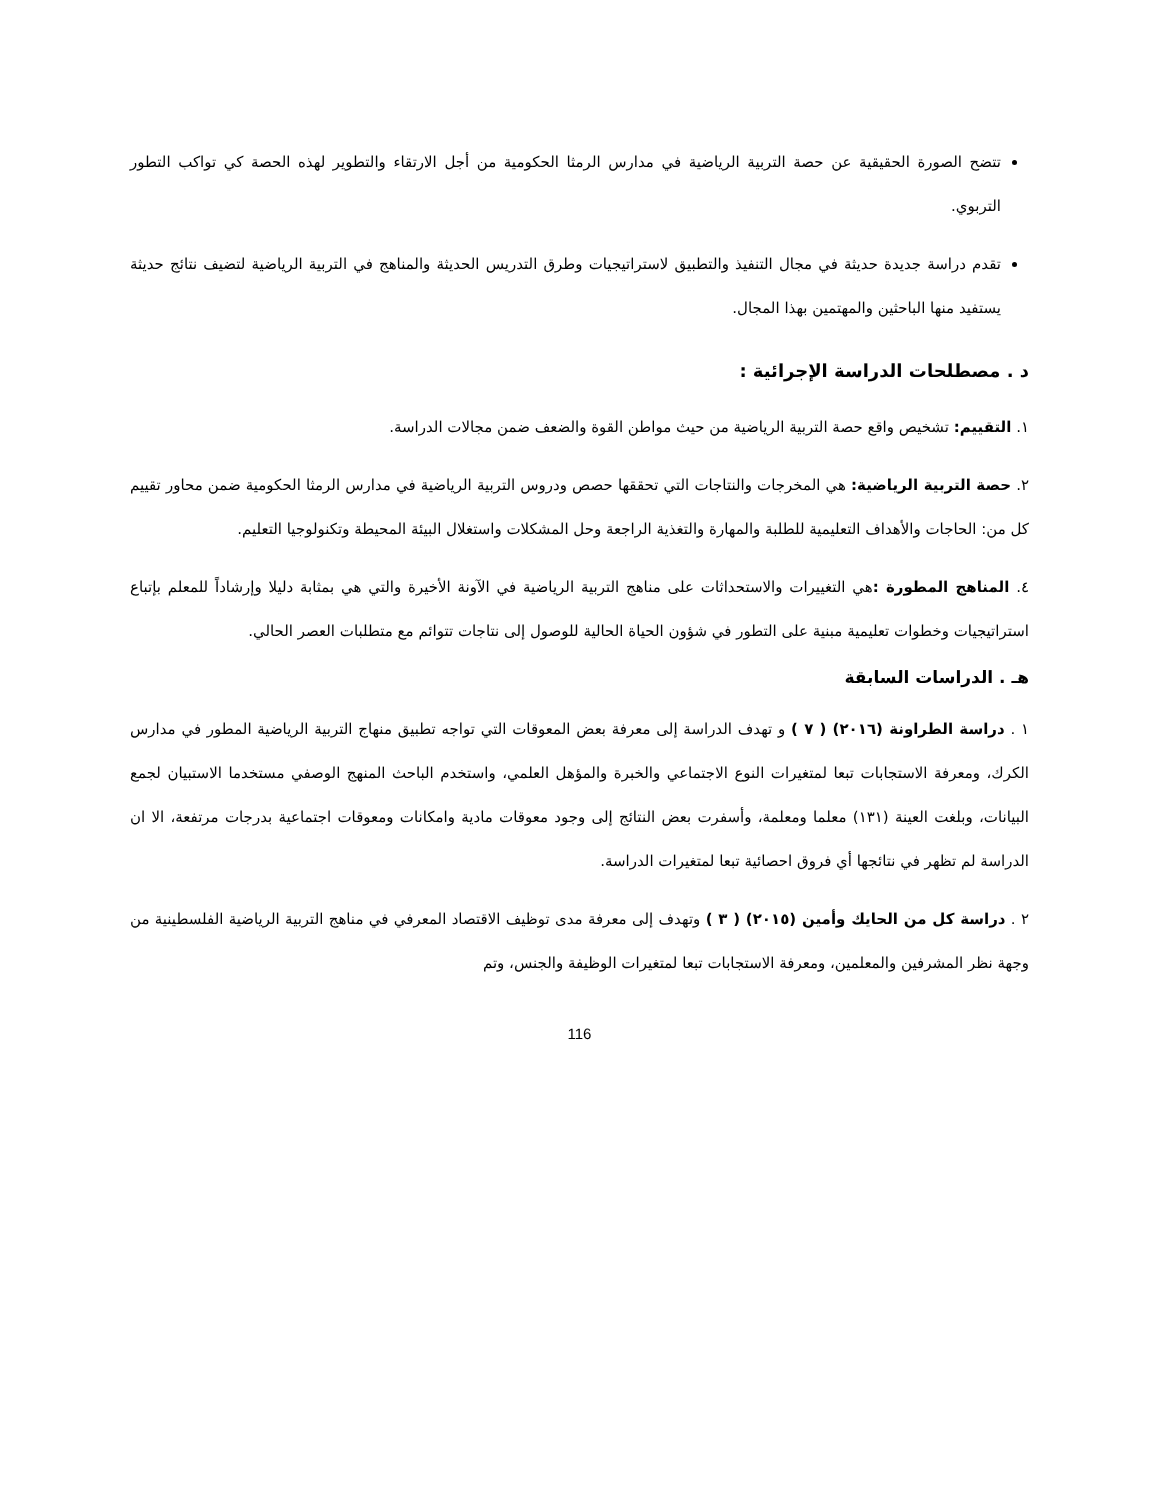تتضح الصورة الحقيقية عن حصة التربية الرياضية في مدارس الرمثا الحكومية من أجل الارتقاء والتطوير لهذه الحصة كي تواكب التطور التربوي.
تقدم دراسة جديدة حديثة في مجال التنفيذ والتطبيق لاستراتيجيات وطرق التدريس الحديثة والمناهج في التربية الرياضية لتضيف نتائج حديثة يستفيد منها الباحثين والمهتمين بهذا المجال.
د . مصطلحات الدراسة الإجرائية :
١. التقييم: تشخيص واقع حصة التربية الرياضية من حيث مواطن القوة والضعف ضمن مجالات الدراسة.
٢. حصة التربية الرياضية: هي المخرجات والنتاجات التي تحققها حصص ودروس التربية الرياضية في مدارس الرمثا الحكومية ضمن محاور تقييم كل من: الحاجات والأهداف التعليمية للطلبة والمهارة والتغذية الراجعة وحل المشكلات واستغلال البيئة المحيطة وتكنولوجيا التعليم.
٤. المناهج المطورة : هي التغييرات والاستحداثات على مناهج التربية الرياضية في الآونة الأخيرة والتي هي بمثابة دليلا وإرشاداً للمعلم بإتباع استراتيجيات وخطوات تعليمية مبنية على التطور في شؤون الحياة الحالية للوصول إلى نتاجات تتوائم مع متطلبات العصر الحالي.
هـ . الدراسات السابقة
١ . دراسة الطراونة (٢٠١٦) ( ٧ ) و تهدف الدراسة إلى معرفة بعض المعوقات التي تواجه تطبيق منهاج التربية الرياضية المطور في مدارس الكرك، ومعرفة الاستجابات تبعا لمتغيرات النوع الاجتماعي والخبرة والمؤهل العلمي، واستخدم الباحث المنهج الوصفي مستخدما الاستبيان لجمع البيانات، وبلغت العينة (١٣١) معلما ومعلمة، وأسفرت بعض النتائج إلى وجود معوقات مادية وامكانات ومعوقات اجتماعية بدرجات مرتفعة، الا ان الدراسة لم تظهر في نتائجها أي فروق احصائية تبعا لمتغيرات الدراسة.
٢ . دراسة كل من الحايك وأمين (٢٠١٥) ( ٣ ) وتهدف إلى معرفة مدى توظيف الاقتصاد المعرفي في مناهج التربية الرياضية الفلسطينية من وجهة نظر المشرفين والمعلمين، ومعرفة الاستجابات تبعا لمتغيرات الوظيفة والجنس، وتم
116